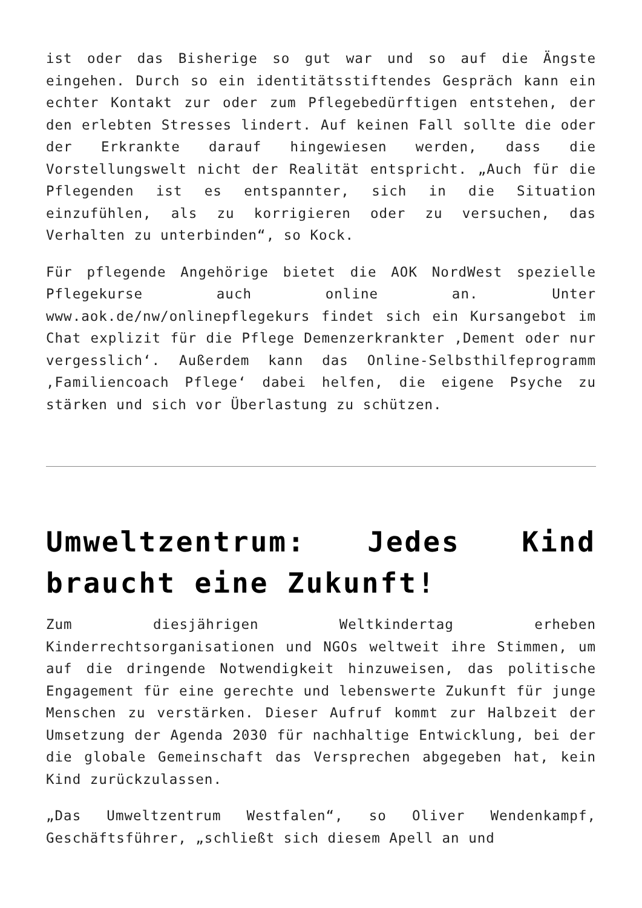ist oder das Bisherige so gut war und so auf die Ängste eingehen. Durch so ein identitätsstiftendes Gespräch kann ein echter Kontakt zur oder zum Pflegebedürftigen entstehen, der den erlebten Stresses lindert. Auf keinen Fall sollte die oder der Erkrankte darauf hingewiesen werden, dass die Vorstellungswelt nicht der Realität entspricht. „Auch für die Pflegenden ist es entspannter, sich in die Situation einzufühlen, als zu korrigieren oder zu versuchen, das Verhalten zu unterbinden“, so Kock.
Für pflegende Angehörige bietet die AOK NordWest spezielle Pflegekurse auch online an. Unter www.aok.de/nw/onlinepflegekurs findet sich ein Kursangebot im Chat explizit für die Pflege Demenzerkrankter ‚Dement oder nur vergesslich‘. Außerdem kann das Online-Selbsthilfeprogramm ‚Familiencoach Pflege‘ dabei helfen, die eigene Psyche zu stärken und sich vor Überlastung zu schützen.
Umweltzentrum: Jedes Kind braucht eine Zukunft!
Zum diesjährigen Weltkindertag erheben Kinderrechtsorganisationen und NGOs weltweit ihre Stimmen, um auf die dringende Notwendigkeit hinzuweisen, das politische Engagement für eine gerechte und lebenswerte Zukunft für junge Menschen zu verstärken. Dieser Aufruf kommt zur Halbzeit der Umsetzung der Agenda 2030 für nachhaltige Entwicklung, bei der die globale Gemeinschaft das Versprechen abgegeben hat, kein Kind zurückzulassen.
„Das Umweltzentrum Westfalen“, so Oliver Wendenkampf, Geschäftsführer, „schließt sich diesem Apell an und